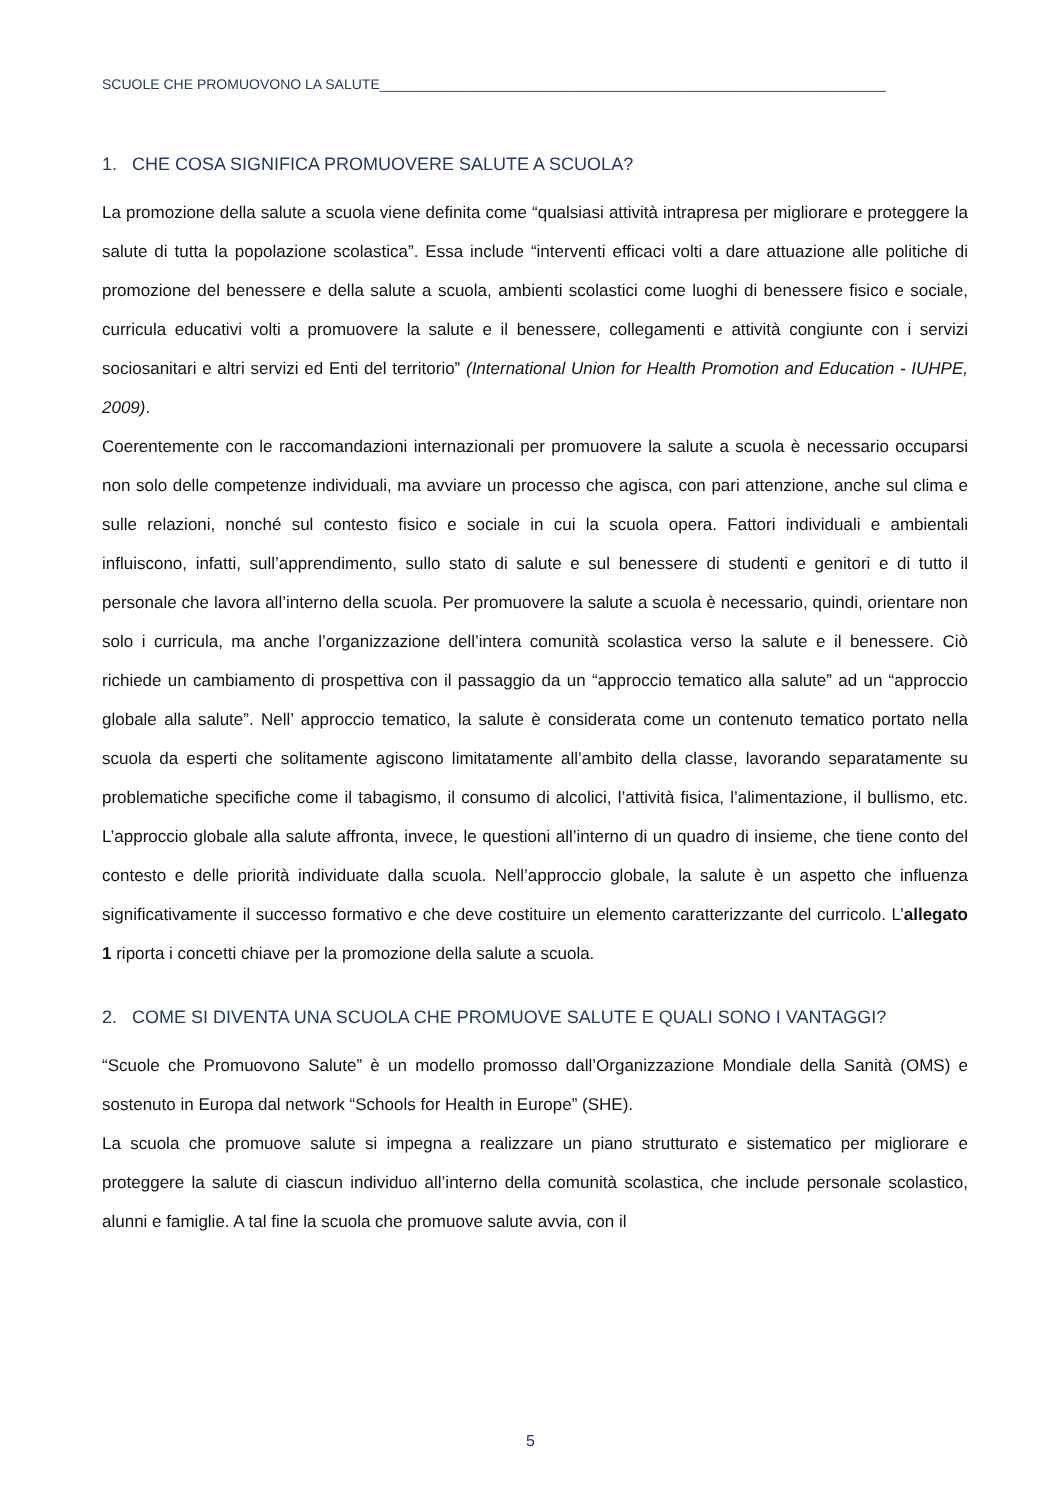SCUOLE CHE PROMUOVONO LA SALUTE_________________________________________________________________
1. CHE COSA SIGNIFICA PROMUOVERE SALUTE A SCUOLA?
La promozione della salute a scuola viene definita come “qualsiasi attività intrapresa per migliorare e proteggere la salute di tutta la popolazione scolastica”. Essa include “interventi efficaci volti a dare attuazione alle politiche di promozione del benessere e della salute a scuola, ambienti scolastici come luoghi di benessere fisico e sociale, curricula educativi volti a promuovere la salute e il benessere, collegamenti e attività congiunte con i servizi sociosanitari e altri servizi ed Enti del territorio” (International Union for Health Promotion and Education - IUHPE, 2009).
Coerentemente con le raccomandazioni internazionali per promuovere la salute a scuola è necessario occuparsi non solo delle competenze individuali, ma avviare un processo che agisca, con pari attenzione, anche sul clima e sulle relazioni, nonché sul contesto fisico e sociale in cui la scuola opera. Fattori individuali e ambientali influiscono, infatti, sull’apprendimento, sullo stato di salute e sul benessere di studenti e genitori e di tutto il personale che lavora all’interno della scuola. Per promuovere la salute a scuola è necessario, quindi, orientare non solo i curricula, ma anche l’organizzazione dell’intera comunità scolastica verso la salute e il benessere. Ciò richiede un cambiamento di prospettiva con il passaggio da un “approccio tematico alla salute” ad un “approccio globale alla salute”. Nell’ approccio tematico, la salute è considerata come un contenuto tematico portato nella scuola da esperti che solitamente agiscono limitatamente all’ambito della classe, lavorando separatamente su problematiche specifiche come il tabagismo, il consumo di alcolici, l’attività fisica, l’alimentazione, il bullismo, etc. L’approccio globale alla salute affronta, invece, le questioni all’interno di un quadro di insieme, che tiene conto del contesto e delle priorità individuate dalla scuola. Nell’approccio globale, la salute è un aspetto che influenza significativamente il successo formativo e che deve costituire un elemento caratterizzante del curricolo. L’allegato 1 riporta i concetti chiave per la promozione della salute a scuola.
2. COME SI DIVENTA UNA SCUOLA CHE PROMUOVE SALUTE E QUALI SONO I VANTAGGI?
“Scuole che Promuovono Salute” è un modello promosso dall’Organizzazione Mondiale della Sanità (OMS) e sostenuto in Europa dal network “Schools for Health in Europe” (SHE).
La scuola che promuove salute si impegna a realizzare un piano strutturato e sistematico per migliorare e proteggere la salute di ciascun individuo all’interno della comunità scolastica, che include personale scolastico, alunni e famiglie. A tal fine la scuola che promuove salute avvia, con il
5